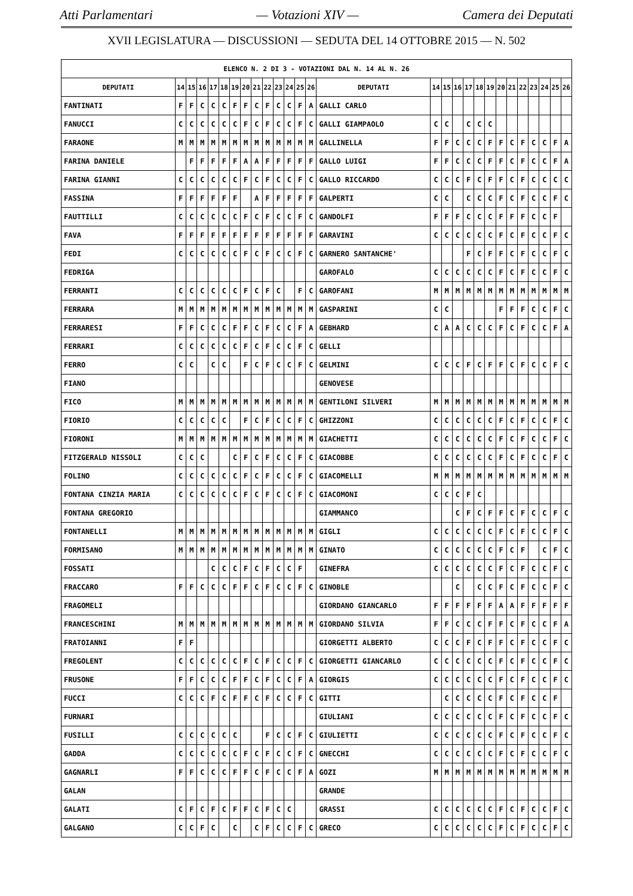Atti Parlamentari — Votazioni XIV — Camera dei Deputati
XVII LEGISLATURA — DISCUSSIONI — SEDUTA DEL 14 OTTOBRE 2015 — N. 502
| ELENCO N. 2 DI 3 - VOTAZIONI DAL N. 14 AL N. 26 | | | | | | | | | | | | | | | | | | | | | | | | | | | |
| --- | --- | --- | --- | --- | --- | --- | --- | --- | --- | --- | --- | --- | --- | --- | --- | --- | --- | --- | --- | --- | --- | --- | --- | --- | --- | --- | --- |
| DEPUTATI | 14 | 15 | 16 | 17 | 18 | 19 | 20 | 21 | 22 | 23 | 24 | 25 | 26 | DEPUTATI | 14 | 15 | 16 | 17 | 18 | 19 | 20 | 21 | 22 | 23 | 24 | 25 | 26 |
| FANTINATI | F | F | C | C | C | F | F | C | F | C | C | F | A | GALLI CARLO | | | | | | | | | | | | | |
| FANUCCI | C | C | C | C | C | C | F | C | F | C | C | F | C | GALLI GIAMPAOLO | C | C | | C | C | C | | | | | | | |
| FARAONE | M | M | M | M | M | M | M | M | M | M | M | M | M | GALLINELLA | F | F | C | C | C | F | F | C | F | C | C | F | A |
| FARINA DANIELE | | F | F | F | F | F | A | A | F | F | F | F | F | GALLO LUIGI | F | F | C | C | C | F | F | C | F | C | C | F | A |
| FARINA GIANNI | C | C | C | C | C | C | F | C | F | C | C | F | C | GALLO RICCARDO | C | C | C | F | C | F | F | C | F | C | C | C | C |
| FASSINA | F | F | F | F | F | F | | A | F | F | F | F | F | GALPERTI | C | C | | C | C | C | F | C | F | C | C | F | C |
| FAUTTILLI | C | C | C | C | C | C | F | C | F | C | C | F | C | GANDOLFI | F | F | F | C | C | C | F | F | F | C | C | F | |
| FAVA | F | F | F | F | F | F | F | F | F | F | F | F | F | GARAVINI | C | C | C | C | C | C | F | C | F | C | C | F | C |
| FEDI | C | C | C | C | C | C | F | C | F | C | C | F | C | GARNERO SANTANCHE' | | | | F | C | F | F | C | F | C | C | F | C |
| FEDRIGA | | | | | | | | | | | | | | GAROFALO | C | C | C | C | C | C | F | C | F | C | C | F | C |
| FERRANTI | C | C | C | C | C | C | F | C | F | C | | F | C | GAROFANI | M | M | M | M | M | M | M | M | M | M | M | M | M |
| FERRARA | M | M | M | M | M | M | M | M | M | M | M | M | M | GASPARINI | C | C | | | | | F | F | F | C | C | F | C |
| FERRARESI | F | F | C | C | C | F | F | C | F | C | C | F | A | GEBHARD | C | A | A | C | C | C | F | C | F | C | C | F | A |
| FERRARI | C | C | C | C | C | C | F | C | F | C | C | F | C | GELLI | | | | | | | | | | | | | |
| FERRO | C | C | | C | C | | F | C | F | C | C | F | C | GELMINI | C | C | C | F | C | F | F | C | F | C | C | F | C |
| FIANO | | | | | | | | | | | | | | GENOVESE | | | | | | | | | | | | | |
| FICO | M | M | M | M | M | M | M | M | M | M | M | M | M | GENTILONI SILVERI | M | M | M | M | M | M | M | M | M | M | M | M | M |
| FIORIO | C | C | C | C | C | | F | C | F | C | C | F | C | GHIZZONI | C | C | C | C | C | C | F | C | F | C | C | F | C |
| FIORONI | M | M | M | M | M | M | M | M | M | M | M | M | M | GIACHETTI | C | C | C | C | C | C | F | C | F | C | C | F | C |
| FITZGERALD NISSOLI | C | C | C | | | C | F | C | F | C | C | F | C | GIACOBBE | C | C | C | C | C | C | F | C | F | C | C | F | C |
| FOLINO | C | C | C | C | C | C | F | C | F | C | C | F | C | GIACOMELLI | M | M | M | M | M | M | M | M | M | M | M | M | M |
| FONTANA CINZIA MARIA | C | C | C | C | C | C | F | C | F | C | C | F | C | GIACOMONI | C | C | C | F | C | | | | | | | | |
| FONTANA GREGORIO | | | | | | | | | | | | | | GIAMMANCO | | | C | F | C | F | F | C | F | C | C | F | C |
| FONTANELLI | M | M | M | M | M | M | M | M | M | M | M | M | M | GIGLI | C | C | C | C | C | C | F | C | F | C | C | F | C |
| FORMISANO | M | M | M | M | M | M | M | M | M | M | M | M | M | GINATO | C | C | C | C | C | C | F | C | F | | C | F | C |
| FOSSATI | | | | C | C | C | F | C | F | C | C | F | | GINEFRA | C | C | C | C | C | C | F | C | F | C | C | F | C |
| FRACCARO | F | F | C | C | C | F | F | C | F | C | C | F | C | GINOBLE | | | C | | C | C | F | C | F | C | C | F | C |
| FRAGOMELI | | | | | | | | | | | | | | GIORDANO GIANCARLO | F | F | F | F | F | F | A | A | F | F | F | F | F |
| FRANCESCHINI | M | M | M | M | M | M | M | M | M | M | M | M | M | GIORDANO SILVIA | F | F | C | C | C | F | F | C | F | C | C | F | A |
| FRATOIANNI | F | F | | | | | | | | | | | | GIORGETTI ALBERTO | C | C | C | F | C | F | F | C | F | C | C | F | C |
| FREGOLENT | C | C | C | C | C | C | F | C | F | C | C | F | C | GIORGETTI GIANCARLO | C | C | C | C | C | C | F | C | F | C | C | F | C |
| FRUSONE | F | F | C | C | C | F | F | C | F | C | C | F | A | GIORGIS | C | C | C | C | C | C | F | C | F | C | C | F | C |
| FUCCI | C | C | C | F | C | F | F | C | F | C | C | F | C | GITTI | | C | C | C | C | C | F | C | F | C | C | F | |
| FURNARI | | | | | | | | | | | | | | GIULIANI | C | C | C | C | C | C | F | C | F | C | C | F | C |
| FUSILLI | C | C | C | C | C | C | | | F | C | C | F | C | GIULIETTI | C | C | C | C | C | C | F | C | F | C | C | F | C |
| GADDA | C | C | C | C | C | C | F | C | F | C | C | F | C | GNECCHI | C | C | C | C | C | C | F | C | F | C | C | F | C |
| GAGNARLI | F | F | C | C | C | F | F | C | F | C | C | F | A | GOZI | M | M | M | M | M | M | M | M | M | M | M | M | M |
| GALAN | | | | | | | | | | | | | | GRANDE | | | | | | | | | | | | | |
| GALATI | C | F | C | F | C | F | F | C | F | C | C | | | GRASSI | C | C | C | C | C | C | F | C | F | C | C | F | C |
| GALGANO | C | C | F | C | | C | | C | F | C | C | F | C | GRECO | C | C | C | C | C | C | F | C | F | C | C | F | C |